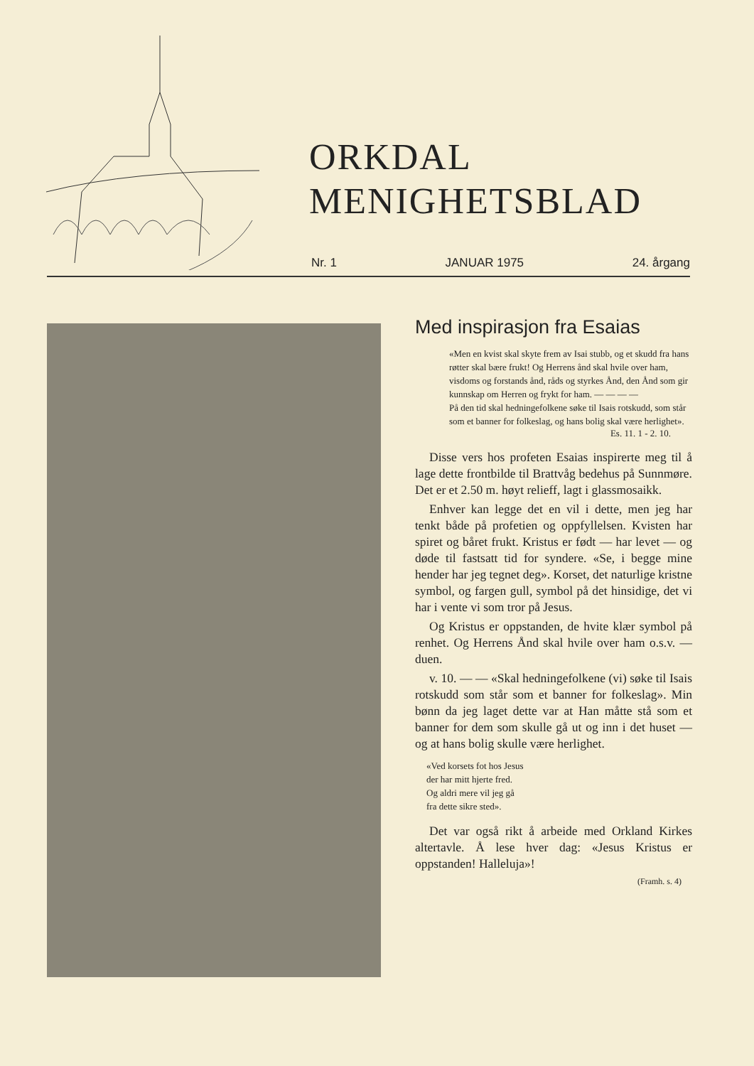ORKDAL
MENIGHETSBLAD
Nr. 1 JANUAR 1975 24. årgang
Med inspirasjon fra Esaias
«Men en kvist skal skyte frem av Isai stubb, og et skudd fra hans røtter skal bære frukt! Og Herrens ånd skal hvile over ham, visdoms og forstands ånd, råds og styrkes Ånd, den Ånd som gir kunnskap om Herren og frykt for ham. — — — —
På den tid skal hedningefolkene søke til Isais rotskudd, som står som et banner for folkeslag, og hans bolig skal være herlighet».
Es. 11. 1 - 2. 10.
Disse vers hos profeten Esaias inspirerte meg til å lage dette frontbilde til Brattvåg bedehus på Sunnmøre. Det er et 2.50 m. høyt relieff, lagt i glassmosaikk.
Enhver kan legge det en vil i dette, men jeg har tenkt både på profetien og oppfyllelsen. Kvisten har spiret og båret frukt. Kristus er født — har levet — og døde til fastsatt tid for syndere. «Se, i begge mine hender har jeg tegnet deg». Korset, det naturlige kristne symbol, og fargen gull, symbol på det hinsidige, det vi har i vente vi som tror på Jesus.
Og Kristus er oppstanden, de hvite klær symbol på renhet. Og Herrens Ånd skal hvile over ham o.s.v. — duen.
v. 10. — — «Skal hedningefolkene (vi) søke til Isais rotskudd som står som et banner for folkeslag». Min bønn da jeg laget dette var at Han måtte stå som et banner for dem som skulle gå ut og inn i det huset — og at hans bolig skulle være herlighet.
«Ved korsets fot hos Jesus
der har mitt hjerte fred.
Og aldri mere vil jeg gå
fra dette sikre sted».
Det var også rikt å arbeide med Orkland Kirkes altertavle. Å lese hver dag: «Jesus Kristus er oppstanden! Halleluja»!
(Framh. s. 4)